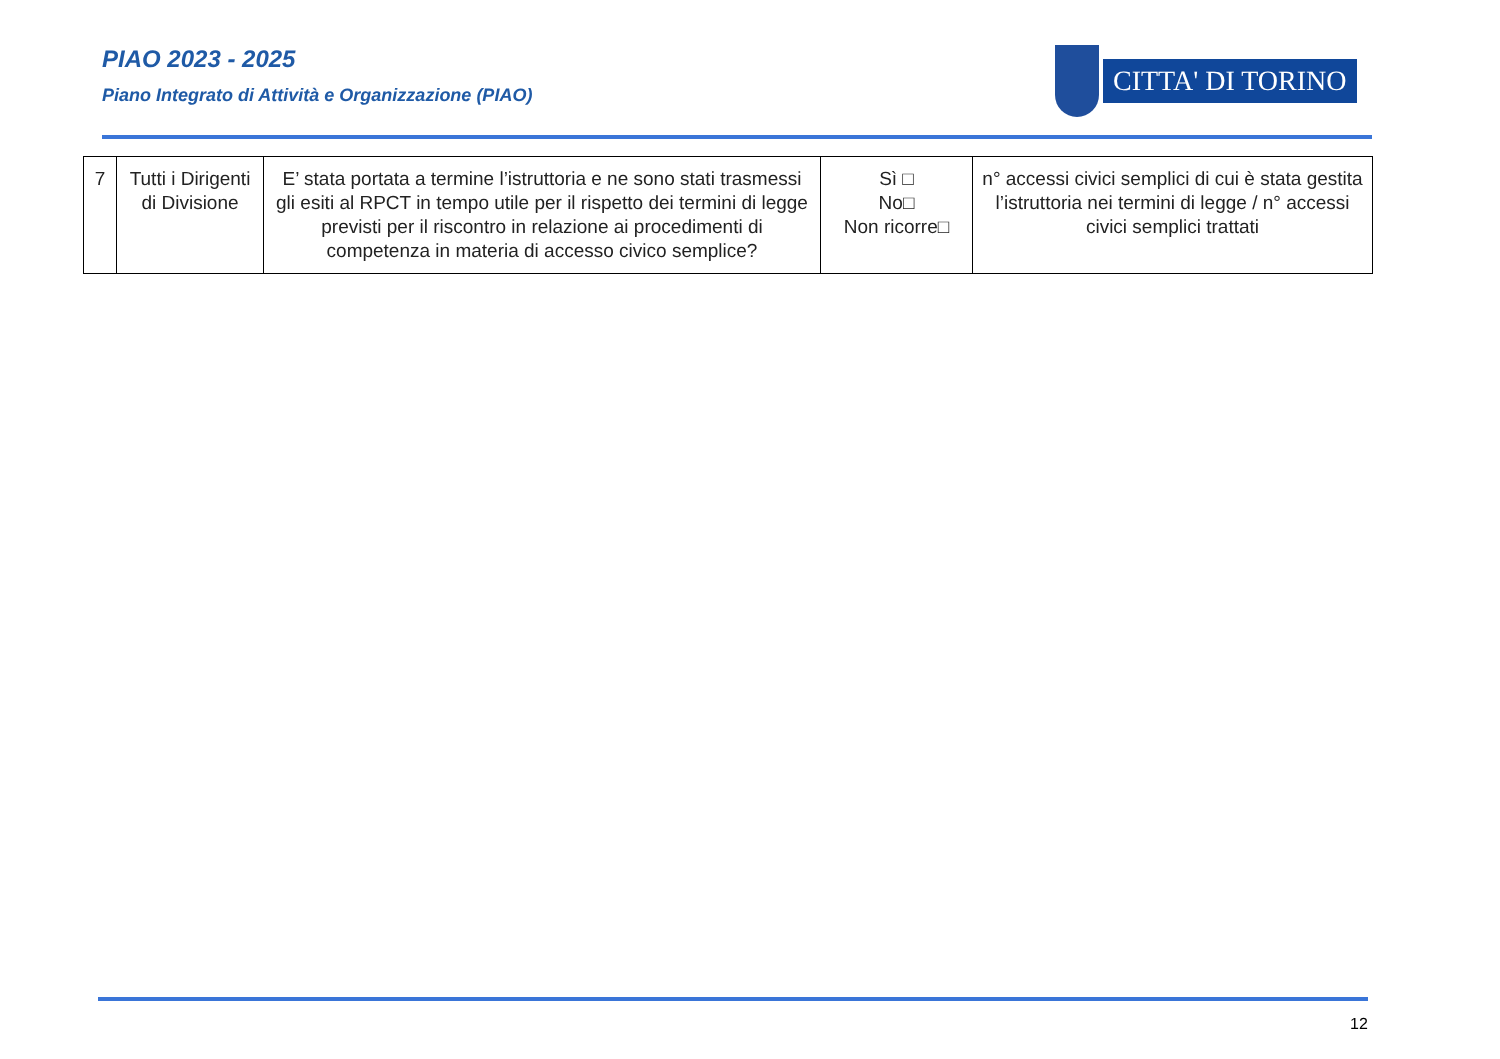PIAO 2023 - 2025
Piano Integrato di Attività e Organizzazione (PIAO)
CITTA' DI TORINO
| 7 | Tutti i Dirigenti di Divisione | E’ stata portata a termine l’istruttoria e ne sono stati trasmessi gli esiti al RPCT in tempo utile per il rispetto dei termini di legge previsti per il riscontro in relazione ai procedimenti di competenza in materia di accesso civico semplice? | Sì □ No□ Non ricorre□ | n° accessi civici semplici di cui è stata gestita l’istruttoria nei termini di legge / n° accessi civici semplici trattati |
12